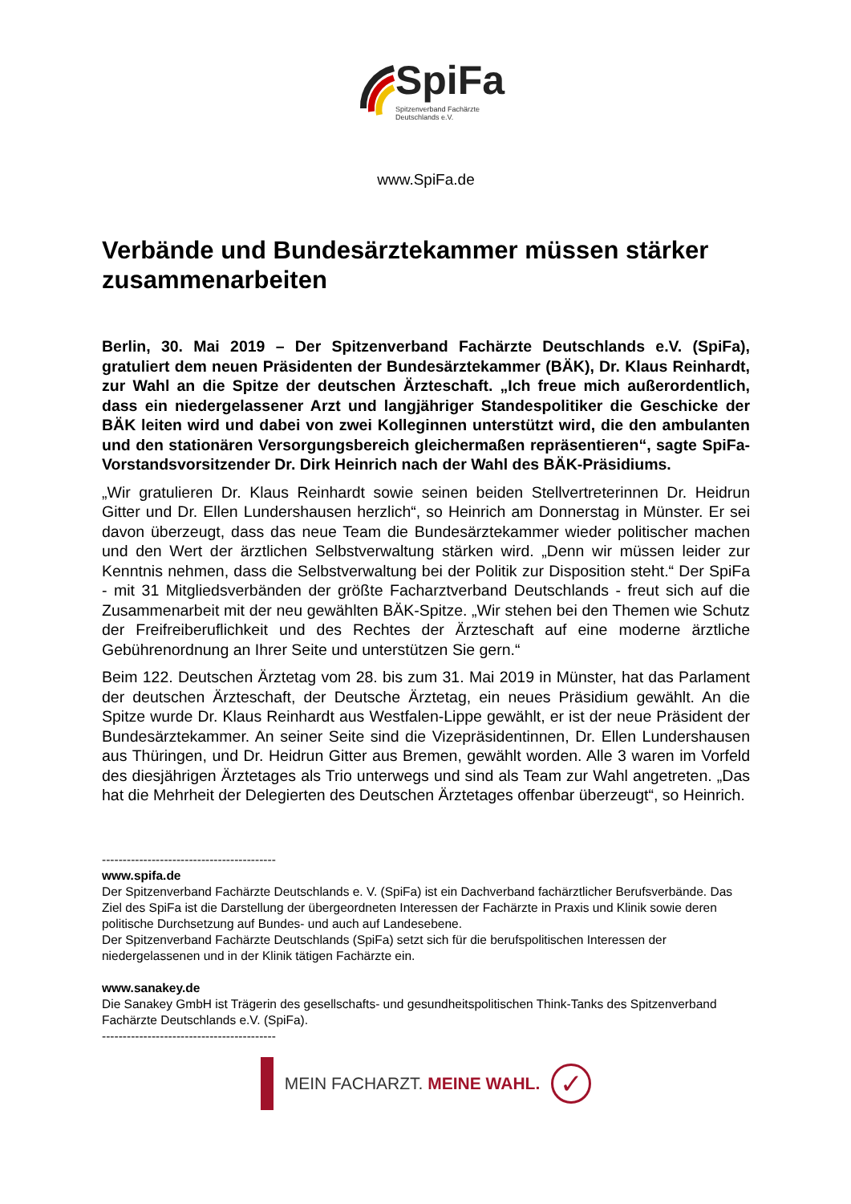SpiFa
Spitzenverband Fachärzte
Deutschlands e.V.
www.SpiFa.de
Verbände und Bundesärztekammer müssen stärker zusammenarbeiten
Berlin, 30. Mai 2019 – Der Spitzenverband Fachärzte Deutschlands e.V. (SpiFa), gratuliert dem neuen Präsidenten der Bundesärztekammer (BÄK), Dr. Klaus Reinhardt, zur Wahl an die Spitze der deutschen Ärzteschaft. „Ich freue mich außerordentlich, dass ein niedergelassener Arzt und langjähriger Standespolitiker die Geschicke der BÄK leiten wird und dabei von zwei Kolleginnen unterstützt wird, die den ambulanten und den stationären Versorgungsbereich gleichermaßen repräsentieren“, sagte SpiFa-Vorstandsvorsitzender Dr. Dirk Heinrich nach der Wahl des BÄK-Präsidiums.
„Wir gratulieren Dr. Klaus Reinhardt sowie seinen beiden Stellvertreterinnen Dr. Heidrun Gitter und Dr. Ellen Lundershausen herzlich“, so Heinrich am Donnerstag in Münster. Er sei davon überzeugt, dass das neue Team die Bundesärztekammer wieder politischer machen und den Wert der ärztlichen Selbstverwaltung stärken wird. „Denn wir müssen leider zur Kenntnis nehmen, dass die Selbstverwaltung bei der Politik zur Disposition steht.“ Der SpiFa - mit 31 Mitgliedsverbänden der größte Facharztverband Deutschlands - freut sich auf die Zusammenarbeit mit der neu gewählten BÄK-Spitze. „Wir stehen bei den Themen wie Schutz der Freifreiberuflichkeit und des Rechtes der Ärzteschaft auf eine moderne ärztliche Gebührenordnung an Ihrer Seite und unterstützen Sie gern.“
Beim 122. Deutschen Ärztetag vom 28. bis zum 31. Mai 2019 in Münster, hat das Parlament der deutschen Ärzteschaft, der Deutsche Ärztetag, ein neues Präsidium gewählt. An die Spitze wurde Dr. Klaus Reinhardt aus Westfalen-Lippe gewählt, er ist der neue Präsident der Bundesärztekammer. An seiner Seite sind die Vizepräsidentinnen, Dr. Ellen Lundershausen aus Thüringen, und Dr. Heidrun Gitter aus Bremen, gewählt worden. Alle 3 waren im Vorfeld des diesjährigen Ärztetages als Trio unterwegs und sind als Team zur Wahl angetreten. „Das hat die Mehrheit der Delegierten des Deutschen Ärztetages offenbar überzeugt“, so Heinrich.
------------------------------------------
www.spifa.de
Der Spitzenverband Fachärzte Deutschlands e. V. (SpiFa) ist ein Dachverband fachärztlicher Berufsverbände. Das Ziel des SpiFa ist die Darstellung der übergeordneten Interessen der Fachärzte in Praxis und Klinik sowie deren politische Durchsetzung auf Bundes- und auch auf Landesebene.
Der Spitzenverband Fachärzte Deutschlands (SpiFa) setzt sich für die berufspolitischen Interessen der niedergelassenen und in der Klinik tätigen Fachärzte ein.
www.sanakey.de
Die Sanakey GmbH ist Trägerin des gesellschafts- und gesundheitspolitischen Think-Tanks des Spitzenverband Fachärzte Deutschlands e.V. (SpiFa).
------------------------------------------
MEIN FACHARZT. MEINE WAHL.
✓